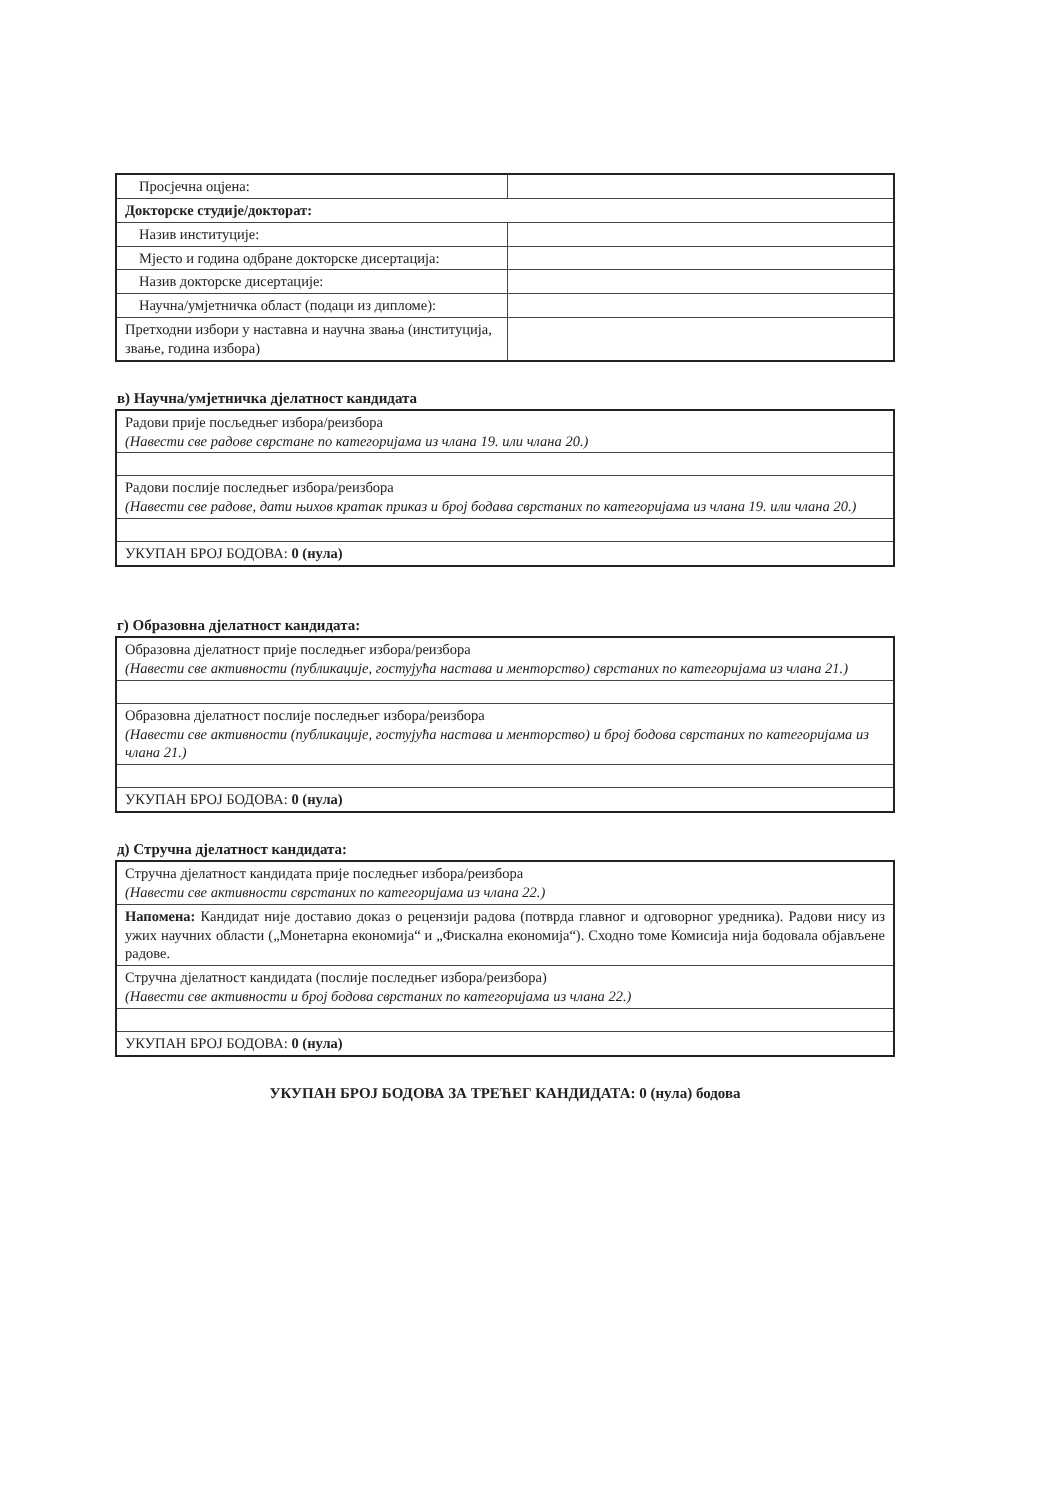| Просјечна оцјена: | |
| Докторске студије/докторат: | |
| Назив институције: | |
| Мјесто и година одбране докторске дисертација: | |
| Назив докторске дисертације: | |
| Научна/умјетничка област (подаци из дипломе): | |
| Претходни избори у наставна и научна звања (институција, звање, година избора) | |
в) Научна/умјетничка дјелатност кандидата
| Радови прије посљедњег избора/реизбора (Навести све радове сврстане по категоријама из члана 19. или члана 20.) |
| Радови послије последњег избора/реизбора (Навести све радове, дати њихов кратак приказ и број бодава сврстаних по категоријама из члана 19. или члана 20.) |
| УКУПАН БРОЈ БОДОВА: 0 (нула) |
г) Образовна дјелатност кандидата:
| Образовна дјелатност прије последњег избора/реизбора (Навести све активности (публикације, гостујућа настава и менторство) сврстаних по категоријама из члана 21.) |
| Образовна дјелатност послије последњег избора/реизбора (Навести све активности (публикације, гостујућа настава и менторство) и број бодова сврстаних по категоријама из члана 21.) |
| УКУПАН БРОЈ БОДОВА: 0 (нула) |
д) Стручна дјелатност кандидата:
| Стручна дјелатност кандидата прије последњег избора/реизбора (Навести све активности сврстаних по категоријама из члана 22.) |
| Напомена: Кандидат није доставио доказ о рецензији радова (потврда главног и одговорног уредника). Радови нису из ужих научних области („Монетарна економија“ и „Фискална економија“). Сходно томе Комисија нија бодовала објављене радове. |
| Стручна дјелатност кандидата (послије последњег избора/реизбора) (Навести све активности и број бодова сврстаних по категоријама из члана 22.) |
| УКУПАН БРОЈ БОДОВА: 0 (нула) |
УКУПАН БРОЈ БОДОВА ЗА ТРЕЋЕГ КАНДИДАТА: 0 (нула) бодова